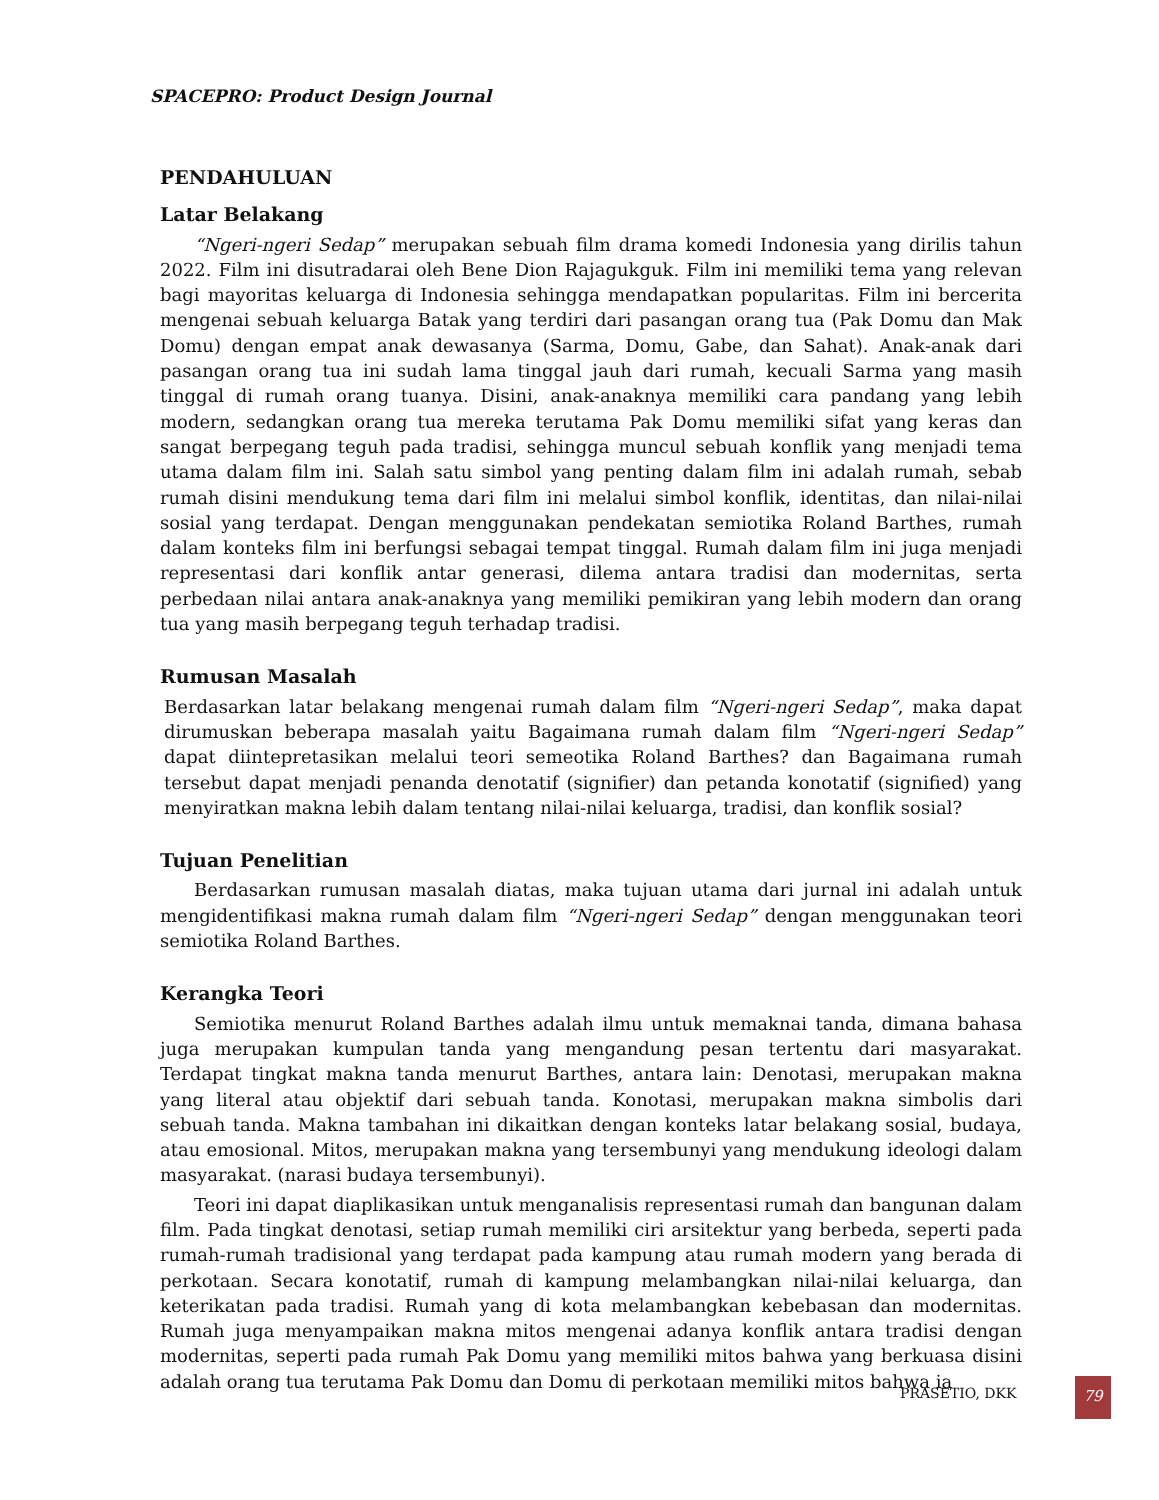SPACEPRO: Product Design Journal
PENDAHULUAN
Latar Belakang
“Ngeri-ngeri Sedap” merupakan sebuah film drama komedi Indonesia yang dirilis tahun 2022. Film ini disutradarai oleh Bene Dion Rajagukguk. Film ini memiliki tema yang relevan bagi mayoritas keluarga di Indonesia sehingga mendapatkan popularitas. Film ini bercerita mengenai sebuah keluarga Batak yang terdiri dari pasangan orang tua (Pak Domu dan Mak Domu) dengan empat anak dewasanya (Sarma, Domu, Gabe, dan Sahat). Anak-anak dari pasangan orang tua ini sudah lama tinggal jauh dari rumah, kecuali Sarma yang masih tinggal di rumah orang tuanya. Disini, anak-anaknya memiliki cara pandang yang lebih modern, sedangkan orang tua mereka terutama Pak Domu memiliki sifat yang keras dan sangat berpegang teguh pada tradisi, sehingga muncul sebuah konflik yang menjadi tema utama dalam film ini. Salah satu simbol yang penting dalam film ini adalah rumah, sebab rumah disini mendukung tema dari film ini melalui simbol konflik, identitas, dan nilai-nilai sosial yang terdapat. Dengan menggunakan pendekatan semiotika Roland Barthes, rumah dalam konteks film ini berfungsi sebagai tempat tinggal. Rumah dalam film ini juga menjadi representasi dari konflik antar generasi, dilema antara tradisi dan modernitas, serta perbedaan nilai antara anak-anaknya yang memiliki pemikiran yang lebih modern dan orang tua yang masih berpegang teguh terhadap tradisi.
Rumusan Masalah
Berdasarkan latar belakang mengenai rumah dalam film “Ngeri-ngeri Sedap”, maka dapat dirumuskan beberapa masalah yaitu Bagaimana rumah dalam film “Ngeri-ngeri Sedap” dapat diintepretasikan melalui teori semeotika Roland Barthes? dan Bagaimana rumah tersebut dapat menjadi penanda denotatif (signifier) dan petanda konotatif (signified) yang menyiratkan makna lebih dalam tentang nilai-nilai keluarga, tradisi, dan konflik sosial?
Tujuan Penelitian
Berdasarkan rumusan masalah diatas, maka tujuan utama dari jurnal ini adalah untuk mengidentifikasi makna rumah dalam film “Ngeri-ngeri Sedap” dengan menggunakan teori semiotika Roland Barthes.
Kerangka Teori
Semiotika menurut Roland Barthes adalah ilmu untuk memaknai tanda, dimana bahasa juga merupakan kumpulan tanda yang mengandung pesan tertentu dari masyarakat. Terdapat tingkat makna tanda menurut Barthes, antara lain: Denotasi, merupakan makna yang literal atau objektif dari sebuah tanda. Konotasi, merupakan makna simbolis dari sebuah tanda. Makna tambahan ini dikaitkan dengan konteks latar belakang sosial, budaya, atau emosional. Mitos, merupakan makna yang tersembunyi yang mendukung ideologi dalam masyarakat. (narasi budaya tersembunyi).
Teori ini dapat diaplikasikan untuk menganalisis representasi rumah dan bangunan dalam film. Pada tingkat denotasi, setiap rumah memiliki ciri arsitektur yang berbeda, seperti pada rumah-rumah tradisional yang terdapat pada kampung atau rumah modern yang berada di perkotaan. Secara konotatif, rumah di kampung melambangkan nilai-nilai keluarga, dan keterikatan pada tradisi. Rumah yang di kota melambangkan kebebasan dan modernitas. Rumah juga menyampaikan makna mitos mengenai adanya konflik antara tradisi dengan modernitas, seperti pada rumah Pak Domu yang memiliki mitos bahwa yang berkuasa disini adalah orang tua terutama Pak Domu dan Domu di perkotaan memiliki mitos bahwa ia
PRASETIO, DKK 79